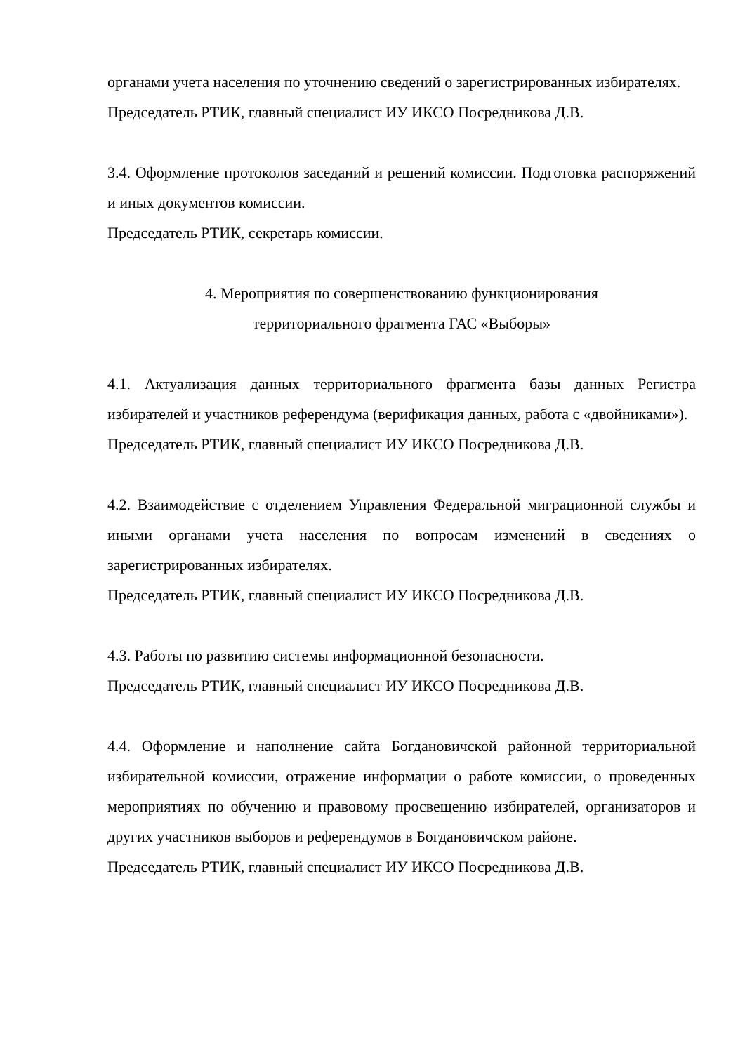органами учета населения по уточнению сведений о зарегистрированных избирателях.
Председатель РТИК, главный специалист ИУ ИКСО Посредникова Д.В.
3.4. Оформление протоколов заседаний и решений комиссии. Подготовка распоряжений и иных документов комиссии.
Председатель РТИК, секретарь комиссии.
4. Мероприятия по совершенствованию функционирования
территориального фрагмента ГАС «Выборы»
4.1. Актуализация данных территориального фрагмента базы данных Регистра избирателей и участников референдума (верификация данных, работа с «двойниками»).
Председатель РТИК, главный специалист ИУ ИКСО Посредникова Д.В.
4.2. Взаимодействие с отделением Управления Федеральной миграционной службы и иными органами учета населения по вопросам изменений в сведениях о зарегистрированных избирателях.
Председатель РТИК, главный специалист ИУ ИКСО Посредникова Д.В.
4.3. Работы по развитию системы информационной безопасности.
Председатель РТИК, главный специалист ИУ ИКСО Посредникова Д.В.
4.4. Оформление и наполнение сайта Богдановичской районной территориальной избирательной комиссии, отражение информации о работе комиссии, о проведенных мероприятиях по обучению и правовому просвещению избирателей, организаторов и других участников выборов и референдумов в Богдановичском районе.
Председатель РТИК, главный специалист ИУ ИКСО Посредникова Д.В.